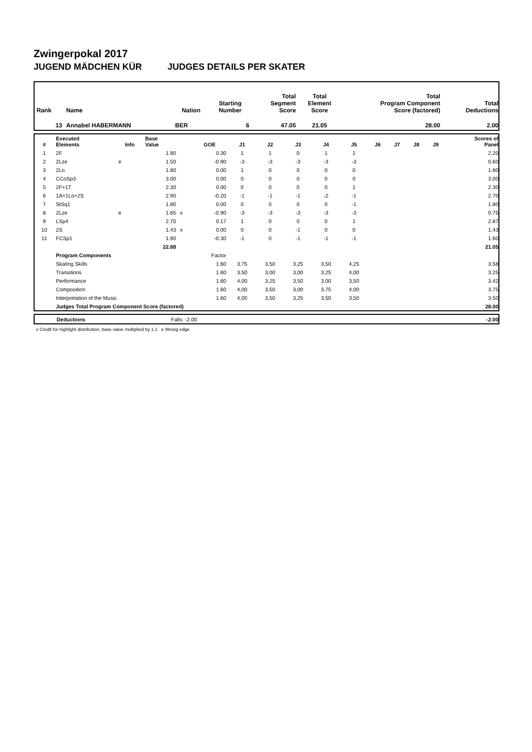Zwingerpokal 2017
JUGEND MÄDCHEN KÜR JUDGES DETAILS PER SKATER
| Rank | Name | Nation | Starting Number | Total Segment Score | Total Element Score | Total Program Component Score (factored) | Total Deductions |
| --- | --- | --- | --- | --- | --- | --- | --- |
| 13 | Annabel HABERMANN | BER | 6 | 47.05 | 21.05 | 28.00 | 2.00 |
| # | Executed Elements | Info | Base Value | | GOE | J1 | J2 | J3 | J4 | J5 | J6 | J7 | J8 | J9 | Scores of Panel |
| --- | --- | --- | --- | --- | --- | --- | --- | --- | --- | --- | --- | --- | --- | --- | --- |
| 1 | 2F | | 1.90 | | 0.30 | 1 | 1 | 0 | 1 | 1 | | | | | 2.20 |
| 2 | 2Lze | e | 1.50 | | -0.90 | -3 | -3 | -3 | -3 | -3 | | | | | 0.60 |
| 3 | 2Lo | | 1.80 | | 0.00 | 1 | 0 | 0 | 0 | 0 | | | | | 1.80 |
| 4 | CCoSp3 | | 3.00 | | 0.00 | 0 | 0 | 0 | 0 | 0 | | | | | 3.00 |
| 5 | 2F+1T | | 2.30 | | 0.00 | 0 | 0 | 0 | 0 | 1 | | | | | 2.30 |
| 6 | 1A+1Lo+2S | | 2.90 | | -0.20 | -1 | -1 | -1 | -2 | -1 | | | | | 2.70 |
| 7 | StSq1 | | 1.80 | | 0.00 | 0 | 0 | 0 | 0 | -1 | | | | | 1.80 |
| 8 | 2Lze | e | 1.65 | x | -0.90 | -3 | -3 | -3 | -3 | -3 | | | | | 0.75 |
| 9 | LSp4 | | 2.70 | | 0.17 | 1 | 0 | 0 | 0 | 1 | | | | | 2.87 |
| 10 | 2S | | 1.43 | x | 0.00 | 0 | 0 | -1 | 0 | 0 | | | | | 1.43 |
| 11 | FCSp1 | | 1.90 | | -0.30 | -1 | 0 | -1 | -1 | -1 | | | | | 1.60 |
| | | | 22.88 | | | | | | | | | | | | 21.05 |
| | Program Components | | | | Factor | | | | | | | | | | |
| | Skating Skills | | | | 1.60 | 3,75 | 3,50 | 3,25 | 3,50 | 4,25 | | | | | 3.58 |
| | Transitions | | | | 1.60 | 3,50 | 3,00 | 3,00 | 3,25 | 4,00 | | | | | 3.25 |
| | Performance | | | | 1.60 | 4,00 | 3,25 | 3,50 | 3,00 | 3,50 | | | | | 3.42 |
| | Composition | | | | 1.60 | 4,00 | 3,50 | 3,00 | 3,75 | 4,00 | | | | | 3.75 |
| | Interpretation of the Music | | | | 1.60 | 4,00 | 3,50 | 3,25 | 3,50 | 3,50 | | | | | 3.50 |
| | Judges Total Program Component Score (factored) | | | | | | | | | | | | | | 28.00 |
| | Deductions | Falls: -2.00 | -2.00 |
x Credit for highlight distribution, base value multiplied by 1.1 e Wrong edge